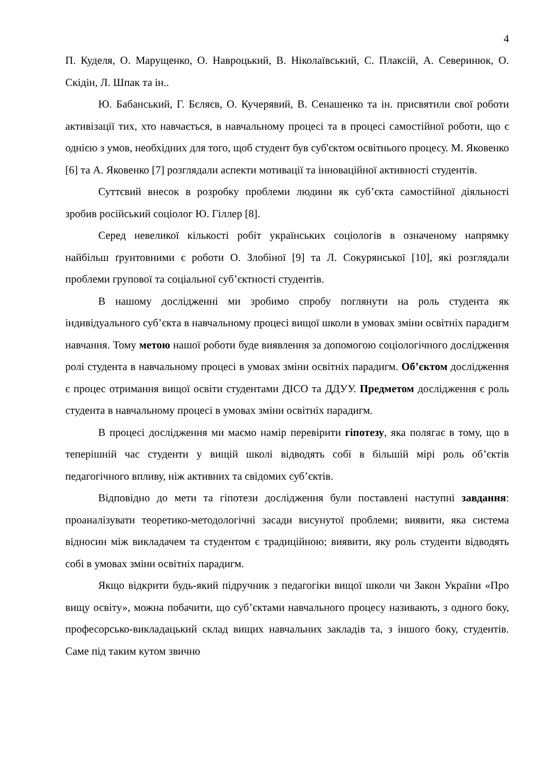4
П. Куделя, О. Марущенко, О. Навроцький, В. Ніколаївський, С. Плаксій, А. Северинюк, О. Скідін, Л. Шпак та ін..
Ю. Бабанський, Г. Бєляєв, О. Кучерявий, В. Сенашенко та ін. присвятили свої роботи активізації тих, хто навчається, в навчальному процесі та в процесі самостійної роботи, що є однією з умов, необхідних для того, щоб студент був суб'єктом освітнього процесу. М. Яковенко [6] та А. Яковенко [7] розглядали аспекти мотивації та інноваційної активності студентів.
Суттєвий внесок в розробку проблеми людини як суб’єкта самостійної діяльності зробив російський соціолог Ю. Гіллер [8].
Серед невеликої кількості робіт українських соціологів в означеному напрямку найбільш ґрунтовними є роботи О. Злобіної [9] та Л. Сокурянської [10], які розглядали проблеми групової та соціальної суб’єктності студентів.
В нашому дослідженні ми зробимо спробу поглянути на роль студента як індивідуального суб’єкта в навчальному процесі вищої школи в умовах зміни освітніх парадигм навчання. Тому метою нашої роботи буде виявлення за допомогою соціологічного дослідження ролі студента в навчальному процесі в умовах зміни освітніх парадигм. Об’єктом дослідження є процес отримання вищої освіти студентами ДІСО та ДДУУ. Предметом дослідження є роль студента в навчальному процесі в умовах зміни освітніх парадигм.
В процесі дослідження ми маємо намір перевірити гіпотезу, яка полягає в тому, що в теперішній час студенти у вищій школі відводять собі в більшій мірі роль об’єктів педагогічного впливу, ніж активних та свідомих суб’єктів.
Відповідно до мети та гіпотези дослідження були поставлені наступні завдання: проаналізувати теоретико-методологічні засади висунутої проблеми; виявити, яка система відносин між викладачем та студентом є традиційною; виявити, яку роль студенти відводять собі в умовах зміни освітніх парадигм.
Якщо відкрити будь-який підручник з педагогіки вищої школи чи Закон України «Про вищу освіту», можна побачити, що суб’єктами навчального процесу називають, з одного боку, професорсько-викладацький склад вищих навчальних закладів та, з іншого боку, студентів. Саме під таким кутом звично